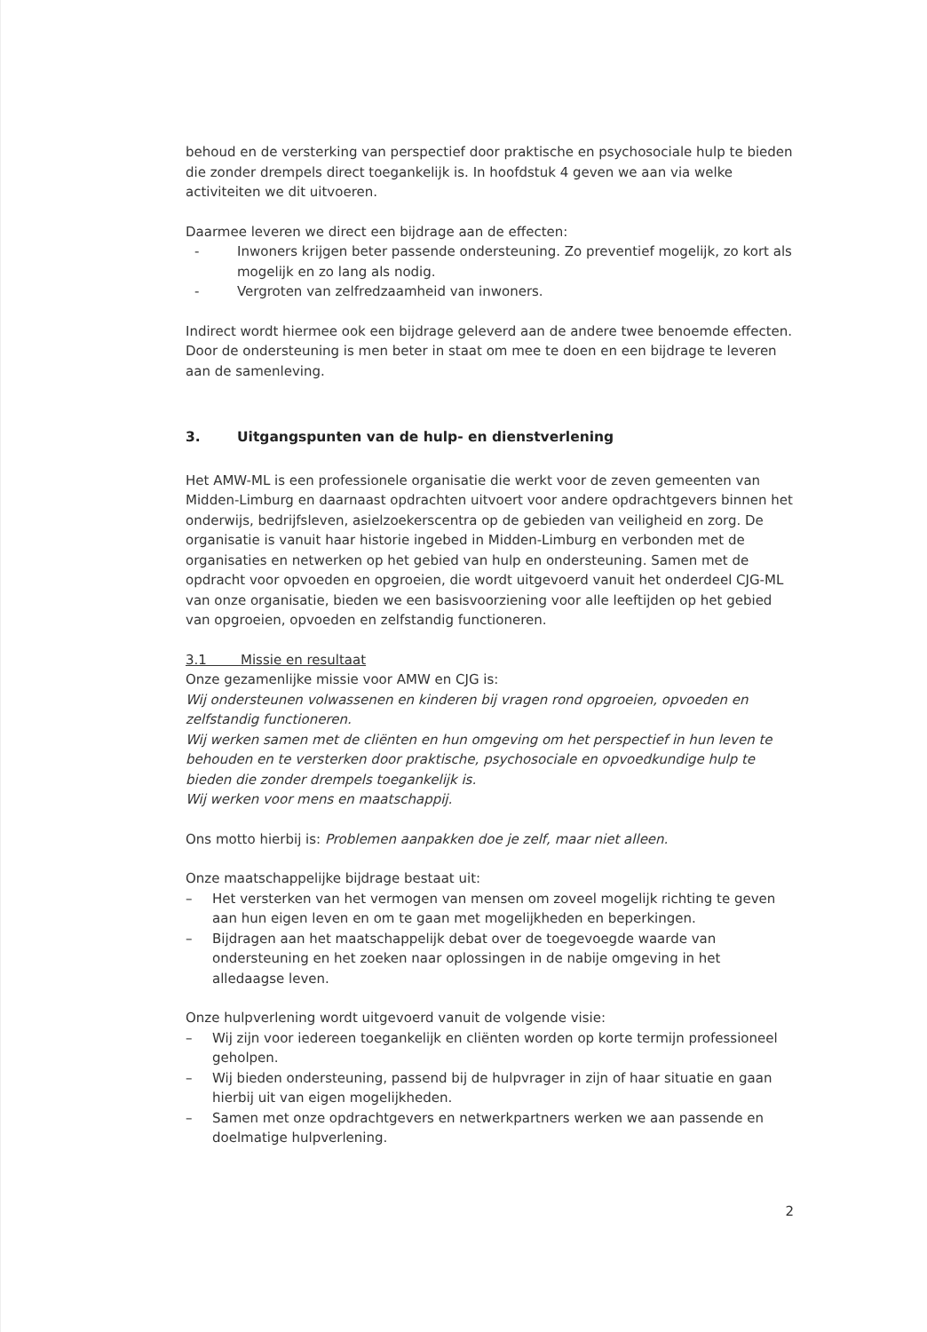behoud en de versterking van perspectief door praktische en psychosociale hulp te bieden die zonder drempels direct toegankelijk is. In hoofdstuk 4 geven we aan via welke activiteiten we dit uitvoeren.
Daarmee leveren we direct een bijdrage aan de effecten:
- Inwoners krijgen beter passende ondersteuning. Zo preventief mogelijk, zo kort als mogelijk en zo lang als nodig.
- Vergroten van zelfredzaamheid van inwoners.
Indirect wordt hiermee ook een bijdrage geleverd aan de andere twee benoemde effecten. Door de ondersteuning is men beter in staat om mee te doen en een bijdrage te leveren aan de samenleving.
3. Uitgangspunten van de hulp- en dienstverlening
Het AMW-ML is een professionele organisatie die werkt voor de zeven gemeenten van Midden-Limburg en daarnaast opdrachten uitvoert voor andere opdrachtgevers binnen het onderwijs, bedrijfsleven, asielzoekerscentra op de gebieden van veiligheid en zorg. De organisatie is vanuit haar historie ingebed in Midden-Limburg en verbonden met de organisaties en netwerken op het gebied van hulp en ondersteuning. Samen met de opdracht voor opvoeden en opgroeien, die wordt uitgevoerd vanuit het onderdeel CJG-ML van onze organisatie, bieden we een basisvoorziening voor alle leeftijden op het gebied van opgroeien, opvoeden en zelfstandig functioneren.
3.1 Missie en resultaat
Onze gezamenlijke missie voor AMW en CJG is:
Wij ondersteunen volwassenen en kinderen bij vragen rond opgroeien, opvoeden en zelfstandig functioneren.
Wij werken samen met de cliënten en hun omgeving om het perspectief in hun leven te behouden en te versterken door praktische, psychosociale en opvoedkundige hulp te bieden die zonder drempels toegankelijk is.
Wij werken voor mens en maatschappij.
Ons motto hierbij is: Problemen aanpakken doe je zelf, maar niet alleen.
Onze maatschappelijke bijdrage bestaat uit:
– Het versterken van het vermogen van mensen om zoveel mogelijk richting te geven aan hun eigen leven en om te gaan met mogelijkheden en beperkingen.
– Bijdragen aan het maatschappelijk debat over de toegevoegde waarde van ondersteuning en het zoeken naar oplossingen in de nabije omgeving in het alledaagse leven.
Onze hulpverlening wordt uitgevoerd vanuit de volgende visie:
– Wij zijn voor iedereen toegankelijk en cliënten worden op korte termijn professioneel geholpen.
– Wij bieden ondersteuning, passend bij de hulpvrager in zijn of haar situatie en gaan hierbij uit van eigen mogelijkheden.
– Samen met onze opdrachtgevers en netwerkpartners werken we aan passende en doelmatige hulpverlening.
2